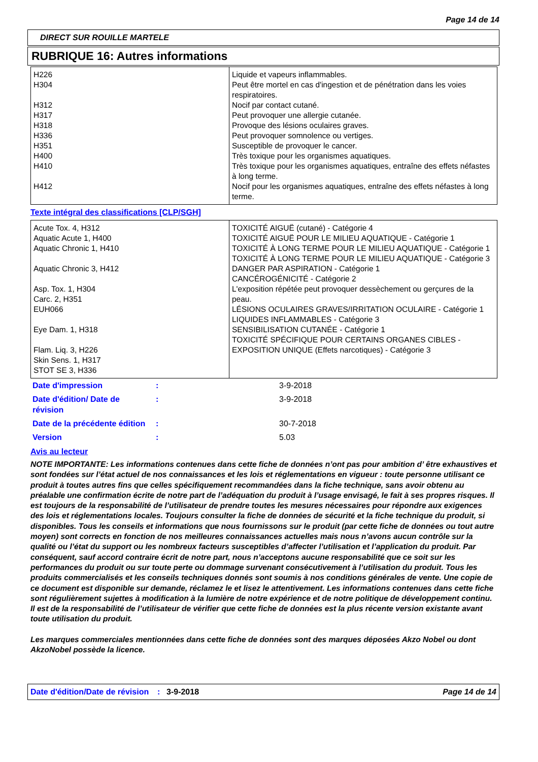Page 14 de 14
DIRECT SUR ROUILLE MARTELE
RUBRIQUE 16: Autres informations
| H226 H304 H312 H317 H318 H336 H351 H400 H410 H412 | Liquide et vapeurs inflammables. Peut être mortel en cas d'ingestion et de pénétration dans les voies respiratoires. Nocif par contact cutané. Peut provoquer une allergie cutanée. Provoque des lésions oculaires graves. Peut provoquer somnolence ou vertiges. Susceptible de provoquer le cancer. Très toxique pour les organismes aquatiques. Très toxique pour les organismes aquatiques, entraîne des effets néfastes à long terme. Nocif pour les organismes aquatiques, entraîne des effets néfastes à long terme. |
Texte intégral des classifications [CLP/SGH]
| Acute Tox. 4, H312 Aquatic Acute 1, H400 Aquatic Chronic 1, H410 Aquatic Chronic 3, H412 Asp. Tox. 1, H304 Carc. 2, H351 EUH066 Eye Dam. 1, H318 Flam. Liq. 3, H226 Skin Sens. 1, H317 STOT SE 3, H336 | TOXICITÉ AIGUË (cutané) - Catégorie 4 TOXICITÉ AIGUË POUR LE MILIEU AQUATIQUE - Catégorie 1 TOXICITÉ À LONG TERME POUR LE MILIEU AQUATIQUE - Catégorie 1 TOXICITÉ À LONG TERME POUR LE MILIEU AQUATIQUE - Catégorie 3 DANGER PAR ASPIRATION - Catégorie 1 CANCÉROGÉNICITÉ - Catégorie 2 L'exposition répétée peut provoquer dessèchement ou gerçures de la peau. LÉSIONS OCULAIRES GRAVES/IRRITATION OCULAIRE - Catégorie 1 LIQUIDES INFLAMMABLES - Catégorie 3 SENSIBILISATION CUTANÉE - Catégorie 1 TOXICITÉ SPÉCIFIQUE POUR CERTAINS ORGANES CIBLES - EXPOSITION UNIQUE (Effets narcotiques) - Catégorie 3 |
| Date d'impression | : | 3-9-2018 |
| Date d'édition/ Date de révision | : | 3-9-2018 |
| Date de la précédente édition | : | 30-7-2018 |
| Version | : | 5.03 |
Avis au lecteur
NOTE IMPORTANTE: Les informations contenues dans cette fiche de données n’ont pas pour ambition d’ être exhaustives et sont fondées sur l’état actuel de nos connaissances et les lois et réglementations en vigueur : toute personne utilisant ce produit à toutes autres fins que celles spécifiquement recommandées dans la fiche technique, sans avoir obtenu au préalable une confirmation écrite de notre part de l’adéquation du produit à l’usage envisagé, le fait à ses propres risques. Il est toujours de la responsabilité de l’utilisateur de prendre toutes les mesures nécessaires pour répondre aux exigences des lois et réglementations locales. Toujours consulter la fiche de données de sécurité et la fiche technique du produit, si disponibles. Tous les conseils et informations que nous fournissons sur le produit (par cette fiche de données ou tout autre moyen) sont corrects en fonction de nos meilleures connaissances actuelles mais nous n’avons aucun contrôle sur la qualité ou l’état du support ou les nombreux facteurs susceptibles d’affecter l’utilisation et l’application du produit. Par conséquent, sauf accord contraire écrit de notre part, nous n’acceptons aucune responsabilité que ce soit sur les performances du produit ou sur toute perte ou dommage survenant consécutivement à l’utilisation du produit. Tous les produits commercialisés et les conseils techniques donnés sont soumis à nos conditions générales de vente. Une copie de ce document est disponible sur demande, réclamez le et lisez le attentivement. Les informations contenues dans cette fiche sont régulièrement sujettes à modification à la lumière de notre expérience et de notre politique de développement continu. Il est de la responsabilité de l’utilisateur de vérifier que cette fiche de données est la plus récente version existante avant toute utilisation du produit.
Les marques commerciales mentionnées dans cette fiche de données sont des marques déposées Akzo Nobel ou dont AkzoNobel possède la licence.
Date d'édition/Date de révision
: 3-9-2018 Page 14 de 14